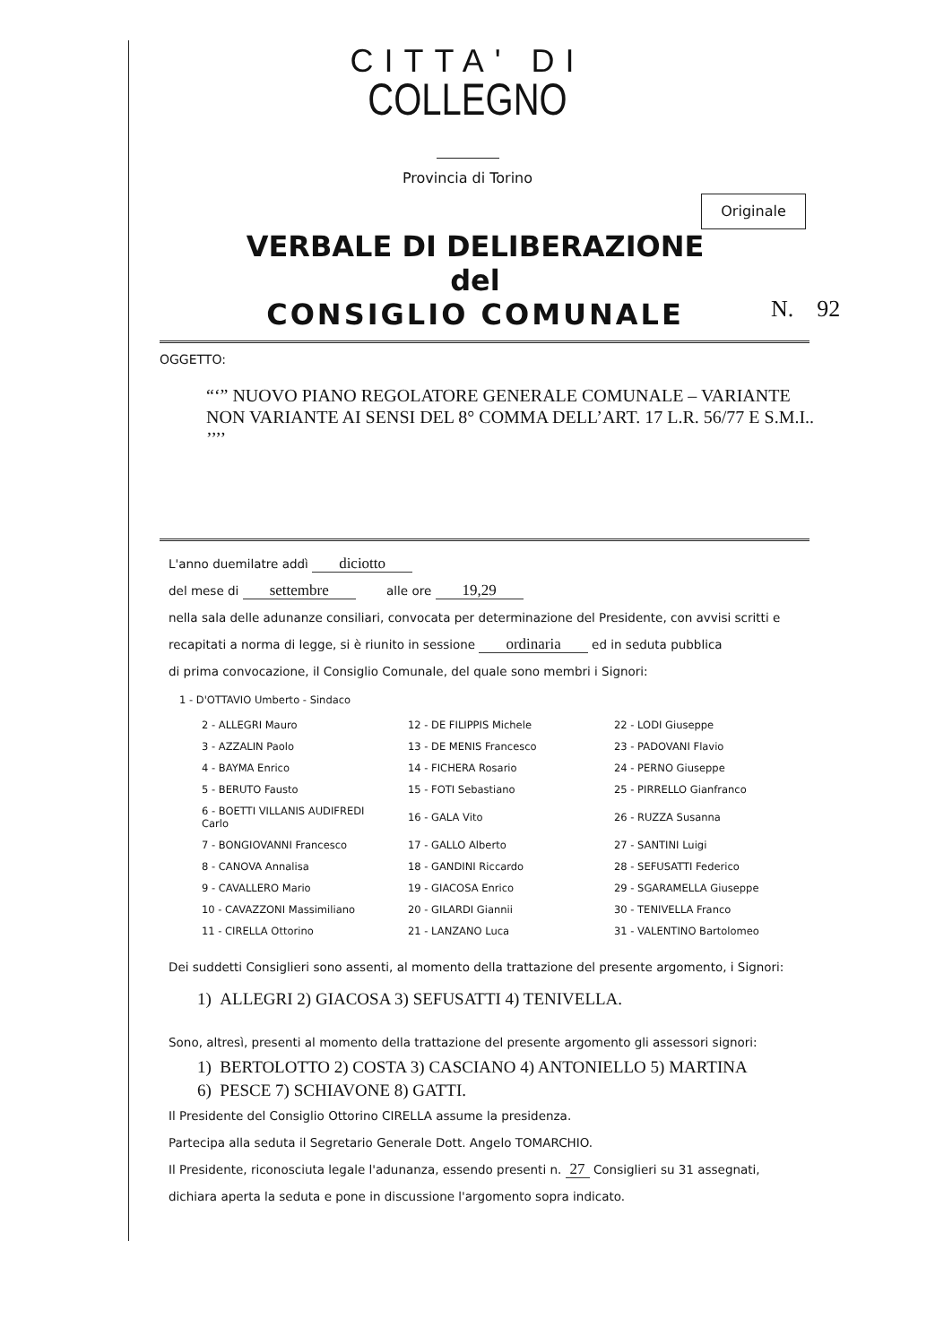CITTA' DI
COLLEGNO
Provincia di Torino
Originale
VERBALE DI DELIBERAZIONE
del
CONSIGLIO COMUNALE
N. 92
OGGETTO:
“‘” NUOVO PIANO REGOLATORE GENERALE COMUNALE – VARIANTE NON VARIANTE AI SENSI DEL 8° COMMA DELL’ART. 17 L.R. 56/77 E S.M.I.. ’’’’
L'anno duemilatre addì diciotto
del mese di settembre alle ore 19,29
nella sala delle adunanze consiliari, convocata per determinazione del Presidente, con avvisi scritti e recapitati a norma di legge, si è riunito in sessione ordinaria ed in seduta pubblica
di prima convocazione, il Consiglio Comunale, del quale sono membri i Signori:
1 - D'OTTAVIO Umberto - Sindaco
| 2 - ALLEGRI Mauro | 12 - DE FILIPPIS Michele | 22 - LODI Giuseppe |
| 3 - AZZALIN Paolo | 13 - DE MENIS Francesco | 23 - PADOVANI Flavio |
| 4 - BAYMA Enrico | 14 - FICHERA Rosario | 24 - PERNO Giuseppe |
| 5 - BERUTO Fausto | 15 - FOTI Sebastiano | 25 - PIRRELLO Gianfranco |
| 6 - BOETTI VILLANIS AUDIFREDI Carlo | 16 - GALA Vito | 26 - RUZZA Susanna |
| 7 - BONGIOVANNI Francesco | 17 - GALLO Alberto | 27 - SANTINI Luigi |
| 8 - CANOVA Annalisa | 18 - GANDINI Riccardo | 28 - SEFUSATTI Federico |
| 9 - CAVALLERO Mario | 19 - GIACOSA Enrico | 29 - SGARAMELLA Giuseppe |
| 10 - CAVAZZONI Massimiliano | 20 - GILARDI Giannii | 30 - TENIVELLA Franco |
| 11 - CIRELLA Ottorino | 21 - LANZANO Luca | 31 - VALENTINO Bartolomeo |
Dei suddetti Consiglieri sono assenti, al momento della trattazione del presente argomento, i Signori:
1) ALLEGRI 2) GIACOSA 3) SEFUSATTI 4) TENIVELLA.
Sono, altresì, presenti al momento della trattazione del presente argomento gli assessori signori:
1) BERTOLOTTO 2) COSTA 3) CASCIANO 4) ANTONIELLO 5) MARTINA
6) PESCE 7) SCHIAVONE 8) GATTI.
Il Presidente del Consiglio Ottorino CIRELLA assume la presidenza.
Partecipa alla seduta il Segretario Generale Dott. Angelo TOMARCHIO.
Il Presidente, riconosciuta legale l'adunanza, essendo presenti n. 27 Consiglieri su 31 assegnati,
dichiara aperta la seduta e pone in discussione l'argomento sopra indicato.